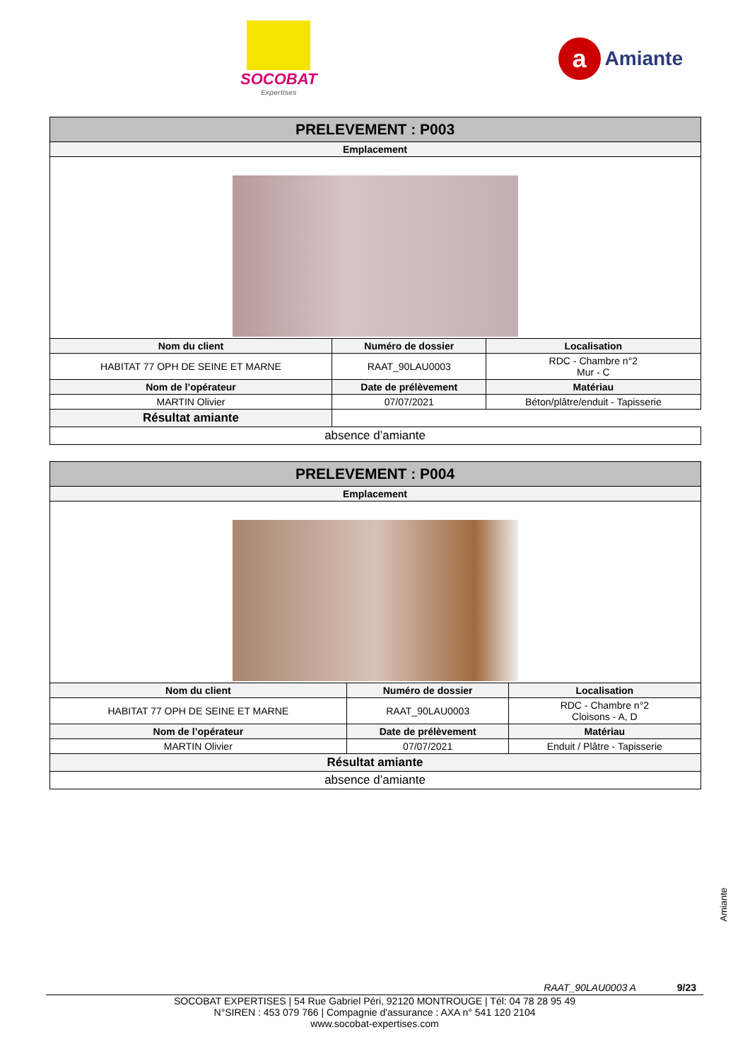SOCOBAT
Expertises
a
Amiante
| PRELEVEMENT : P003 | | |
| --- | --- | --- |
| Emplacement | | |
| Nom du client | Numéro de dossier | Localisation |
| HABITAT 77 OPH DE SEINE ET MARNE | RAAT_90LAU0003 | RDC - Chambre n°2 Mur - C |
| Nom de l’opérateur | Date de prélèvement | Matériau |
| MARTIN Olivier | 07/07/2021 | Béton/plâtre/enduit - Tapisserie |
| Résultat amiante | | |
| absence d’amiante | | |
| PRELEVEMENT : P004 | | |
| --- | --- | --- |
| Emplacement | | |
| Nom du client | Numéro de dossier | Localisation |
| HABITAT 77 OPH DE SEINE ET MARNE | RAAT_90LAU0003 | RDC - Chambre n°2 Cloisons - A, D |
| Nom de l’opérateur | Date de prélèvement | Matériau |
| MARTIN Olivier | 07/07/2021 | Enduit / Plâtre - Tapisserie |
| Résultat amiante | | |
| absence d’amiante | | |
Amiante
RAAT_90LAU0003 A 9/23
SOCOBAT EXPERTISES | 54 Rue Gabriel Péri, 92120 MONTROUGE | Tél: 04 78 28 95 49
N°SIREN : 453 079 766 | Compagnie d'assurance : AXA n° 541 120 2104
www.socobat-expertises.com